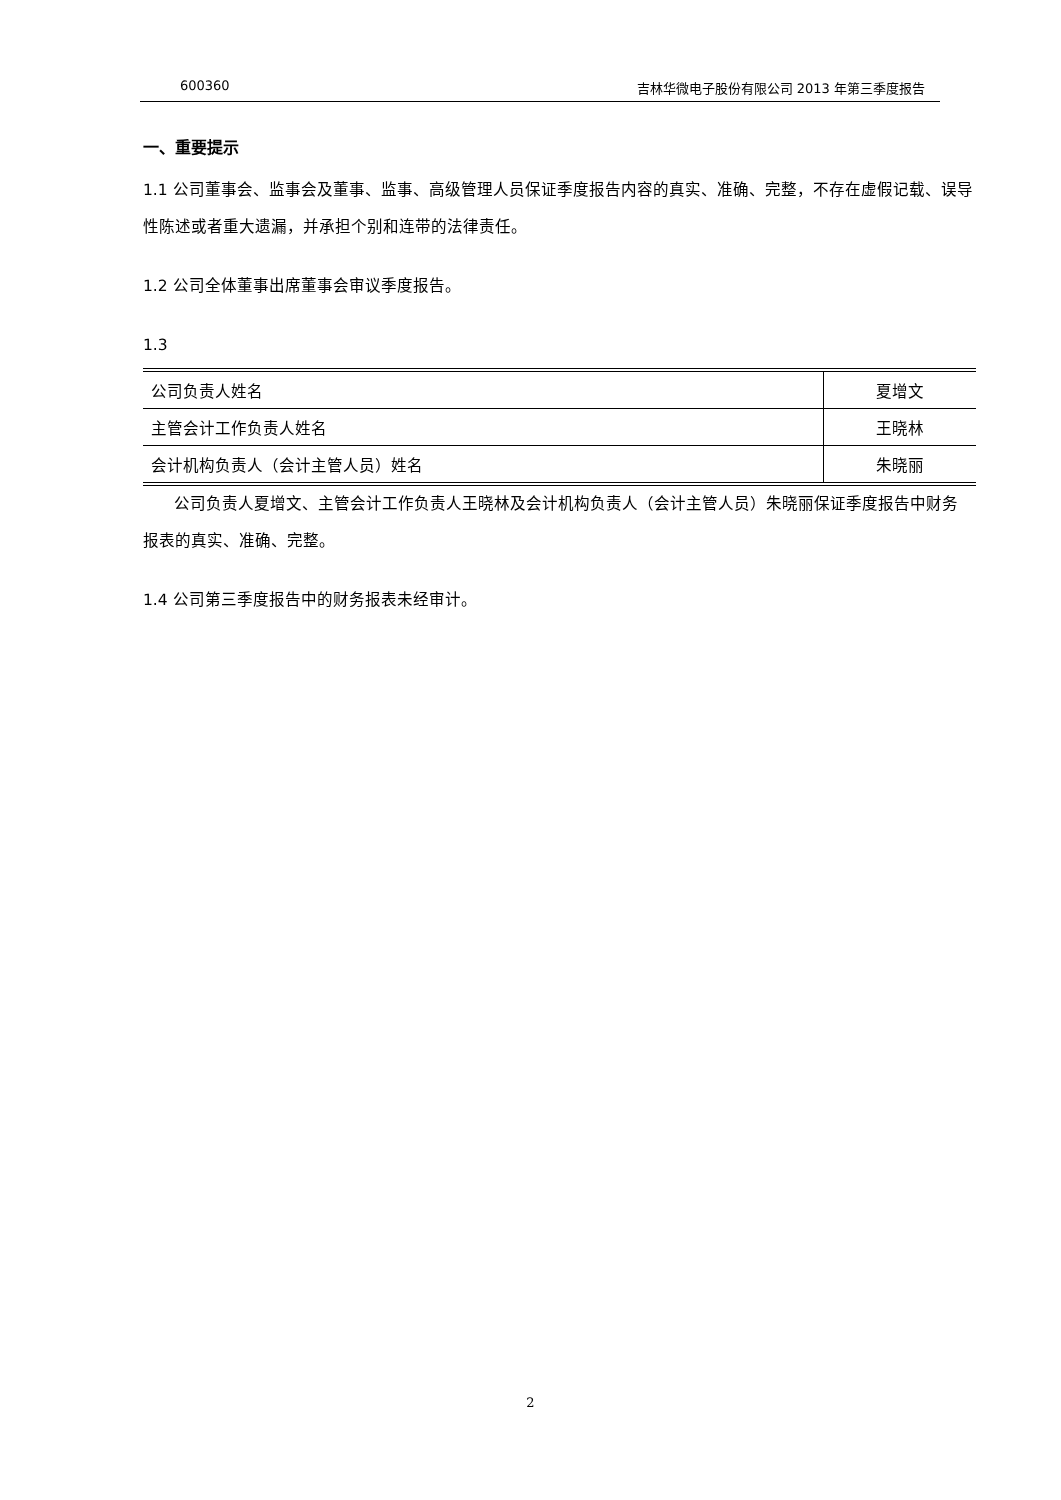600360 吉林华微电子股份有限公司 2013 年第三季度报告
一、重要提示
1.1 公司董事会、监事会及董事、监事、高级管理人员保证季度报告内容的真实、准确、完整，不存在虚假记载、误导性陈述或者重大遗漏，并承担个别和连带的法律责任。
1.2 公司全体董事出席董事会审议季度报告。
1.3
| 公司负责人姓名 | 夏增文 |
| 主管会计工作负责人姓名 | 王晓林 |
| 会计机构负责人（会计主管人员）姓名 | 朱晓丽 |
公司负责人夏增文、主管会计工作负责人王晓林及会计机构负责人（会计主管人员）朱晓丽保证季度报告中财务报表的真实、准确、完整。
1.4 公司第三季度报告中的财务报表未经审计。
2